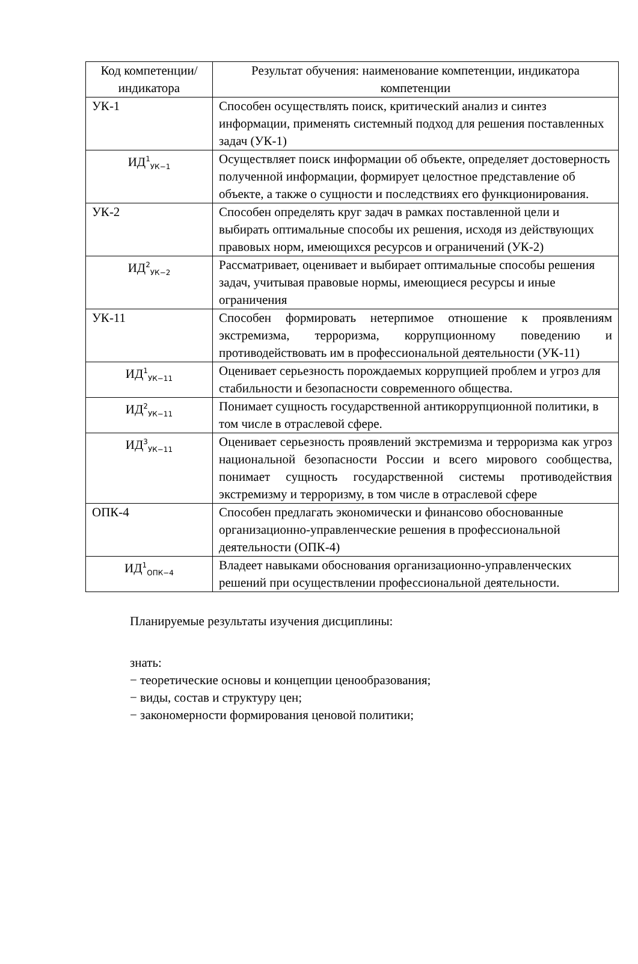| Код компетенции/ индикатора | Результат обучения: наименование компетенции, индикатора компетенции |
| --- | --- |
| УК-1 | Способен осуществлять поиск, критический анализ и синтез информации, применять системный подход для решения поставленных задач (УК-1) |
| ИД<sup>1</sup><sub>УК−1</sub> | Осуществляет поиск информации об объекте, определяет достоверность полученной информации, формирует целостное представление об объекте, а также о сущности и последствиях его функционирования. |
| УК-2 | Способен определять круг задач в рамках поставленной цели и выбирать оптимальные способы их решения, исходя из действующих правовых норм, имеющихся ресурсов и ограничений (УК-2) |
| ИД<sup>2</sup><sub>УК−2</sub> | Рассматривает, оценивает и выбирает оптимальные способы решения задач, учитывая правовые нормы, имеющиеся ресурсы и иные ограничения |
| УК-11 | Способен формировать нетерпимое отношение к проявлениям экстремизма, терроризма, коррупционному поведению и противодействовать им в профессиональной деятельности (УК-11) |
| ИД<sup>1</sup><sub>УК−11</sub> | Оценивает серьезность порождаемых коррупцией проблем и угроз для стабильности и безопасности современного общества. |
| ИД<sup>2</sup><sub>УК−11</sub> | Понимает сущность государственной антикоррупционной политики, в том числе в отраслевой сфере. |
| ИД<sup>3</sup><sub>УК−11</sub> | Оценивает серьезность проявлений экстремизма и терроризма как угроз национальной безопасности России и всего мирового сообщества, понимает сущность государственной системы противодействия экстремизму и терроризму, в том числе в отраслевой сфере |
| ОПК-4 | Способен предлагать экономически и финансово обоснованные организационно-управленческие решения в профессиональной деятельности (ОПК-4) |
| ИД<sup>1</sup><sub>ОПК−4</sub> | Владеет навыками обоснования организационно-управленческих решений при осуществлении профессиональной деятельности. |
Планируемые результаты изучения дисциплины:
знать:
− теоретические основы и концепции ценообразования;
− виды, состав и структуру цен;
− закономерности формирования ценовой политики;